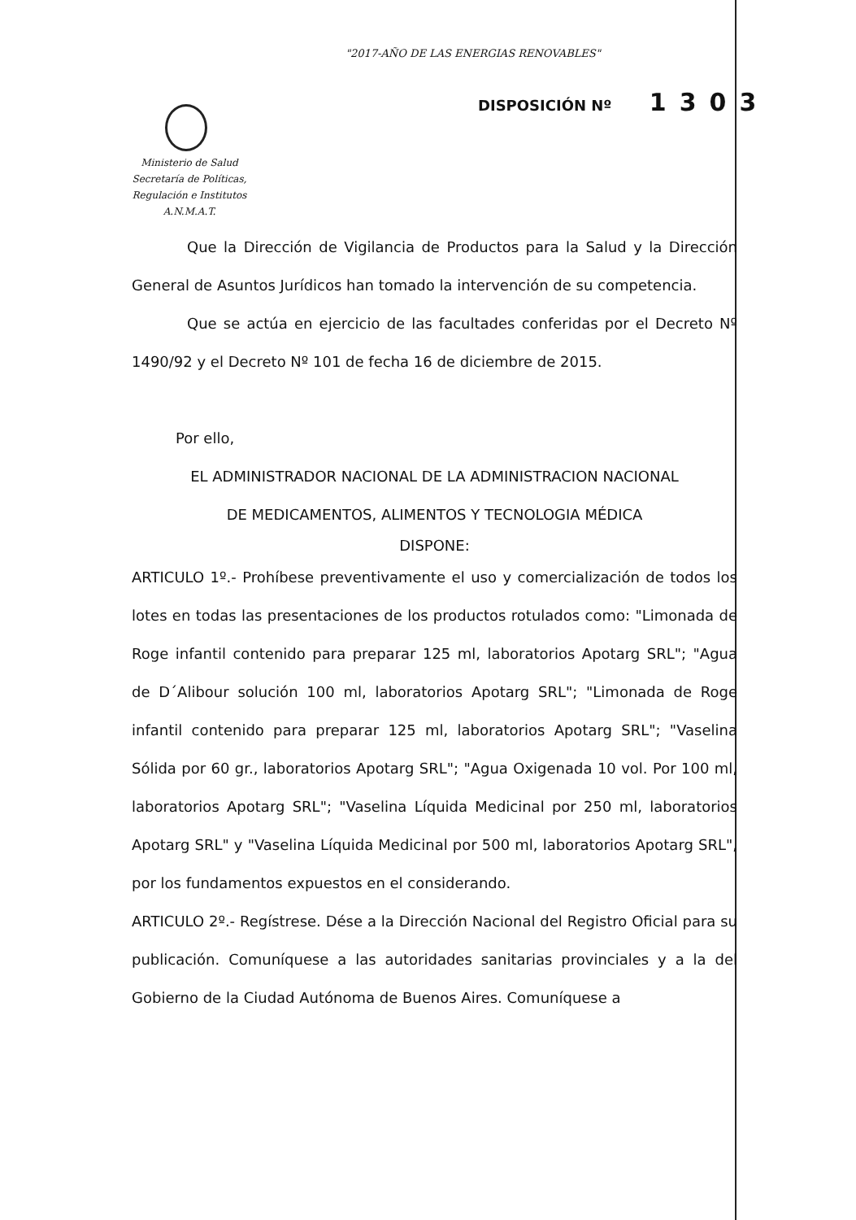"2017-AÑO DE LAS ENERGIAS RENOVABLES"
DISPOSICIÓN Nº 1303
Ministerio de Salud
Secretaría de Políticas,
Regulación e Institutos
A.N.M.A.T.
Que la Dirección de Vigilancia de Productos para la Salud y la Dirección General de Asuntos Jurídicos han tomado la intervención de su competencia.
Que se actúa en ejercicio de las facultades conferidas por el Decreto Nº 1490/92 y el Decreto Nº 101 de fecha 16 de diciembre de 2015.
Por ello,
EL ADMINISTRADOR NACIONAL DE LA ADMINISTRACION NACIONAL
DE MEDICAMENTOS, ALIMENTOS Y TECNOLOGIA MÉDICA
DISPONE:
ARTICULO 1º.- Prohíbese preventivamente el uso y comercialización de todos los lotes en todas las presentaciones de los productos rotulados como: "Limonada de Roge infantil contenido para preparar 125 ml, laboratorios Apotarg SRL"; "Agua de D´Alibour solución 100 ml, laboratorios Apotarg SRL"; "Limonada de Roge infantil contenido para preparar 125 ml, laboratorios Apotarg SRL"; "Vaselina Sólida por 60 gr., laboratorios Apotarg SRL"; "Agua Oxigenada 10 vol. Por 100 ml, laboratorios Apotarg SRL"; "Vaselina Líquida Medicinal por 250 ml, laboratorios Apotarg SRL" y "Vaselina Líquida Medicinal por 500 ml, laboratorios Apotarg SRL", por los fundamentos expuestos en el considerando.
ARTICULO 2º.- Regístrese. Dése a la Dirección Nacional del Registro Oficial para su publicación. Comuníquese a las autoridades sanitarias provinciales y a la del Gobierno de la Ciudad Autónoma de Buenos Aires. Comuníquese a